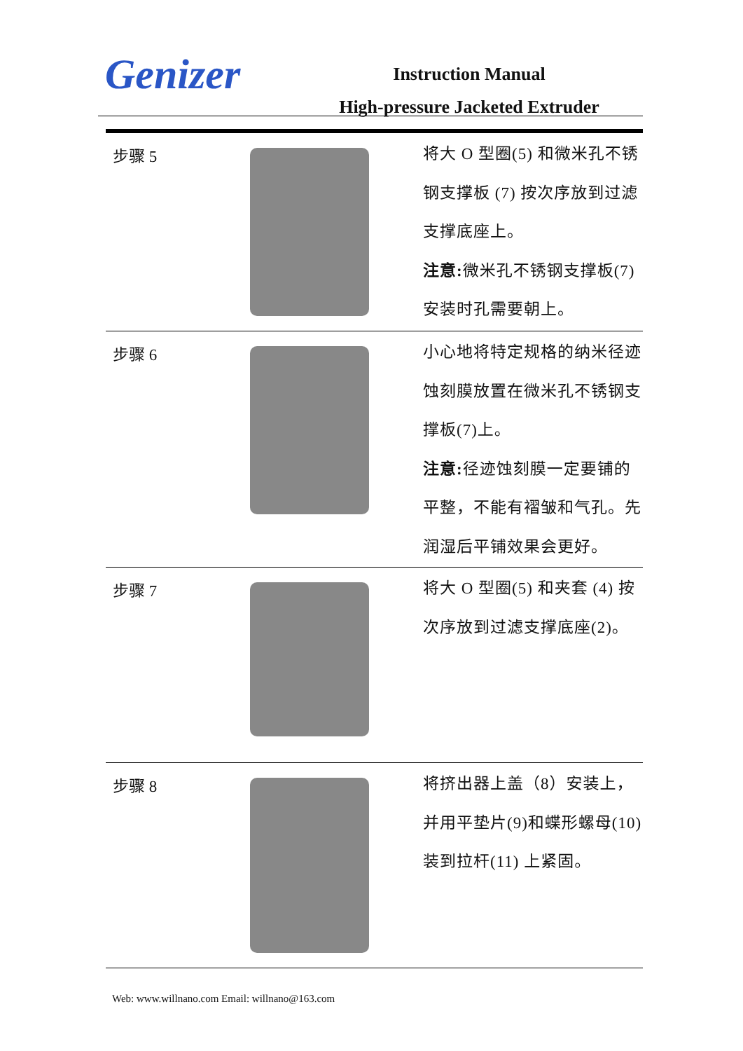Genizer
Instruction Manual
High-pressure Jacketed Extruder
| 步骤 5 | | 将大 O 型圈(5) 和微米孔不锈钢支撑板 (7) 按次序放到过滤支撑底座上。 注意: 微米孔不锈钢支撑板(7)安装时孔需要朝上。 |
| 步骤 6 | | 小心地将特定规格的纳米径迹蚀刻膜放置在微米孔不锈钢支撑板(7)上。 注意: 径迹蚀刻膜一定要铺的平整，不能有褶皱和气孔。先润湿后平铺效果会更好。 |
| 步骤 7 | | 将大 O 型圈(5) 和夹套 (4) 按次序放到过滤支撑底座(2)。 |
| 步骤 8 | | 将挤出器上盖（8）安装上，并用平垫片(9)和蝶形螺母(10) 装到拉杆(11) 上紧固。 |
Web: www.willnano.com Email: willnano@163.com